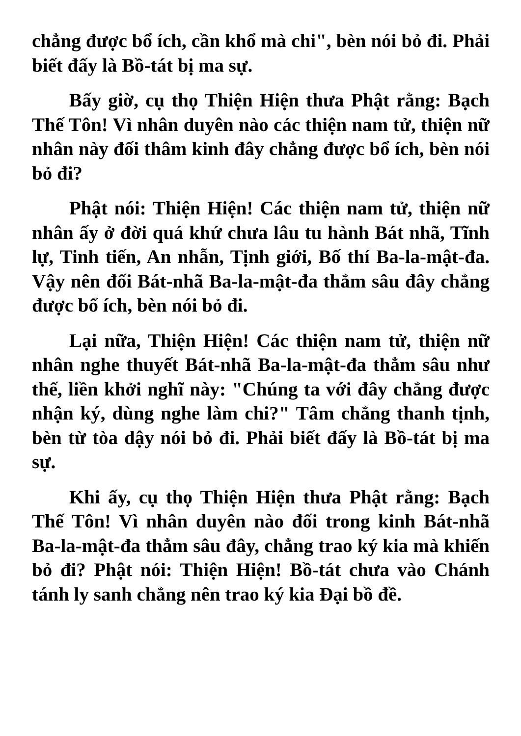chẳng được bổ ích, cần khổ mà chi", bèn nói bỏ đi. Phải biết đấy là Bồ-tát bị ma sự.
Bấy giờ, cụ thọ Thiện Hiện thưa Phật rằng: Bạch Thế Tôn! Vì nhân duyên nào các thiện nam tử, thiện nữ nhân này đối thâm kinh đây chẳng được bổ ích, bèn nói bỏ đi?
Phật nói: Thiện Hiện! Các thiện nam tử, thiện nữ nhân ấy ở đời quá khứ chưa lâu tu hành Bát nhã, Tĩnh lự, Tinh tiến, An nhẫn, Tịnh giới, Bố thí Ba-la-mật-đa. Vậy nên đối Bát-nhã Ba-la-mật-đa thẳm sâu đây chẳng được bổ ích, bèn nói bỏ đi.
Lại nữa, Thiện Hiện! Các thiện nam tử, thiện nữ nhân nghe thuyết Bát-nhã Ba-la-mật-đa thẳm sâu như thế, liền khởi nghĩ này: "Chúng ta với đây chẳng được nhận ký, dùng nghe làm chi?" Tâm chẳng thanh tịnh, bèn từ tòa dậy nói bỏ đi. Phải biết đấy là Bồ-tát bị ma sự.
Khi ấy, cụ thọ Thiện Hiện thưa Phật rằng: Bạch Thế Tôn! Vì nhân duyên nào đối trong kinh Bát-nhã Ba-la-mật-đa thẳm sâu đây, chẳng trao ký kia mà khiến bỏ đi? Phật nói: Thiện Hiện! Bồ-tát chưa vào Chánh tánh ly sanh chẳng nên trao ký kia Đại bồ đề.